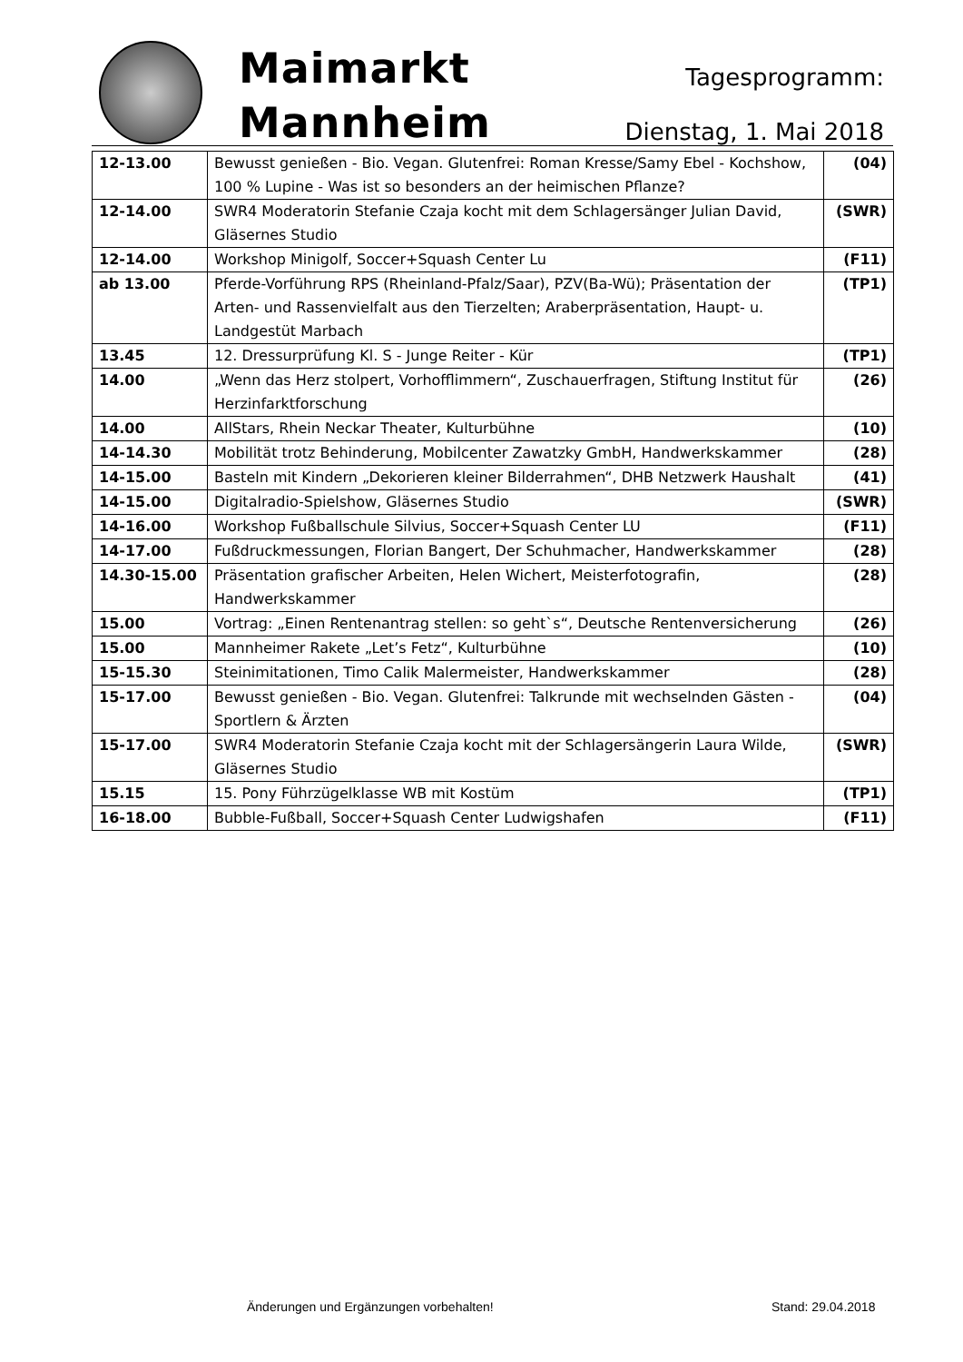Maimarkt
Mannheim
Tagesprogramm:
Dienstag, 1. Mai 2018
| 12-13.00 | Bewusst genießen - Bio. Vegan. Glutenfrei: Roman Kresse/Samy Ebel - Kochshow, 100 % Lupine - Was ist so besonders an der heimischen Pflanze? | (04) |
| 12-14.00 | SWR4 Moderatorin Stefanie Czaja kocht mit dem Schlagersänger Julian David, Gläsernes Studio | (SWR) |
| 12-14.00 | Workshop Minigolf, Soccer+Squash Center Lu | (F11) |
| ab 13.00 | Pferde-Vorführung RPS (Rheinland-Pfalz/Saar), PZV(Ba-Wü); Präsentation der Arten- und Rassenvielfalt aus den Tierzelten; Araberpräsentation, Haupt- u. Landgestüt Marbach | (TP1) |
| 13.45 | 12. Dressurprüfung Kl. S - Junge Reiter - Kür | (TP1) |
| 14.00 | „Wenn das Herz stolpert, Vorhofflimmern“, Zuschauerfragen, Stiftung Institut für Herzinfarktforschung | (26) |
| 14.00 | AllStars, Rhein Neckar Theater, Kulturbühne | (10) |
| 14-14.30 | Mobilität trotz Behinderung, Mobilcenter Zawatzky GmbH, Handwerkskammer | (28) |
| 14-15.00 | Basteln mit Kindern „Dekorieren kleiner Bilderrahmen“, DHB Netzwerk Haushalt | (41) |
| 14-15.00 | Digitalradio-Spielshow, Gläsernes Studio | (SWR) |
| 14-16.00 | Workshop Fußballschule Silvius, Soccer+Squash Center LU | (F11) |
| 14-17.00 | Fußdruckmessungen, Florian Bangert, Der Schuhmacher, Handwerkskammer | (28) |
| 14.30-15.00 | Präsentation grafischer Arbeiten, Helen Wichert, Meisterfotografin, Handwerkskammer | (28) |
| 15.00 | Vortrag: „Einen Rentenantrag stellen: so geht`s“, Deutsche Rentenversicherung | (26) |
| 15.00 | Mannheimer Rakete „Let’s Fetz“, Kulturbühne | (10) |
| 15-15.30 | Steinimitationen, Timo Calik Malermeister, Handwerkskammer | (28) |
| 15-17.00 | Bewusst genießen - Bio. Vegan. Glutenfrei: Talkrunde mit wechselnden Gästen - Sportlern & Ärzten | (04) |
| 15-17.00 | SWR4 Moderatorin Stefanie Czaja kocht mit der Schlagersängerin Laura Wilde, Gläsernes Studio | (SWR) |
| 15.15 | 15. Pony Führzügelklasse WB mit Kostüm | (TP1) |
| 16-18.00 | Bubble-Fußball, Soccer+Squash Center Ludwigshafen | (F11) |
Änderungen und Ergänzungen vorbehalten!
Stand: 29.04.2018